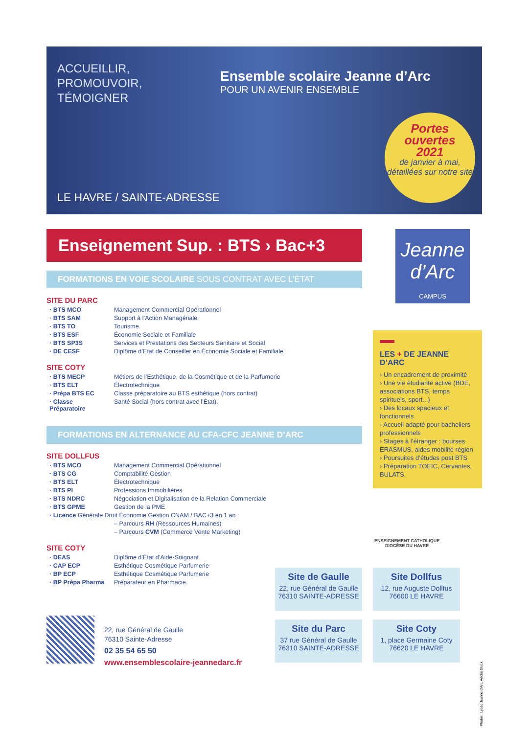ACCUEILLIR,
PROMOUVOIR,
TÉMOIGNER
Ensemble scolaire Jeanne d’Arc
POUR UN AVENIR ENSEMBLE
Portes
ouvertes
2021
de janvier à mai, détaillées sur notre site
LE HAVRE / SAINTE-ADRESSE
Enseignement Sup. : BTS › Bac+3
FORMATIONS EN VOIE SCOLAIRE SOUS CONTRAT AVEC L’ÉTAT
SITE DU PARC
| · BTS MCO | Management Commercial Opérationnel |
| · BTS SAM | Support à l’Action Managériale |
| · BTS TO | Tourisme |
| · BTS ESF | Économie Sociale et Familiale |
| · BTS SP3S | Services et Prestations des Secteurs Sanitaire et Social |
| · DE CESF | Diplôme d’Etat de Conseiller en Économie Sociale et Familiale |
SITE COTY
| · BTS MECP | Métiers de l’Esthétique, de la Cosmétique et de la Parfumerie |
| · BTS ELT | Électrotechnique |
| · Prépa BTS EC | Classe préparatoire au BTS esthétique (hors contrat) |
| · Classe Préparatoire | Santé Social (hors contrat avec l’État). |
FORMATIONS EN ALTERNANCE AU CFA-CFC JEANNE D’ARC
SITE DOLLFUS
| · BTS MCO | Management Commercial Opérationnel |
| · BTS CG | Comptabilité Gestion |
| · BTS ELT | Électrotechnique |
| · BTS PI | Professions Immobilières |
| · BTS NDRC | Négociation et Digitalisation de la Relation Commerciale |
| · BTS GPME | Gestion de la PME |
| · Licence Générale Droit Économie Gestion CNAM / BAC+3 en 1 an : | |
| | – Parcours RH (Ressources Humaines) |
| | – Parcours CVM (Commerce Vente Marketing) |
SITE COTY
| · DEAS | Diplôme d’État d’Aide-Soignant |
| · CAP ECP | Esthétique Cosmétique Parfumerie |
| · BP ECP | Esthétique Cosmétique Parfumerie |
| · BP Prépa Pharma | Préparateur en Pharmacie. |
Jeanne
d’Arc
CAMPUS
LES + DE JEANNE D’ARC
› Un encadrement de proximité
› Une vie étudiante active (BDE, associations BTS, temps spirituels, sport...)
› Des locaux spacieux et fonctionnels
› Accueil adapté pour bacheliers professionnels
› Stages à l’étranger : bourses ERASMUS, aides mobilité région
› Poursuites d’études post BTS
› Préparation TOEIC, Cervantes, BULATS.
ENSEIGNEMENT CATHOLIQUE
DIOCÈSE DU HAVRE
Site de Gaulle
22, rue Général de Gaulle
76310 SAINTE-ADRESSE
Site Dollfus
12, rue Auguste Dollfus
76600 LE HAVRE
Site du Parc
37 rue Général de Gaulle
76310 SAINTE-ADRESSE
Site Coty
1, place Germaine Coty
76620 LE HAVRE
22, rue Général de Gaulle
76310 Sainte-Adresse
02 35 54 65 50
www.ensemblescolaire-jeannedarc.fr
Photos : Lycée Jeanne d’Arc, Adobe Stock.